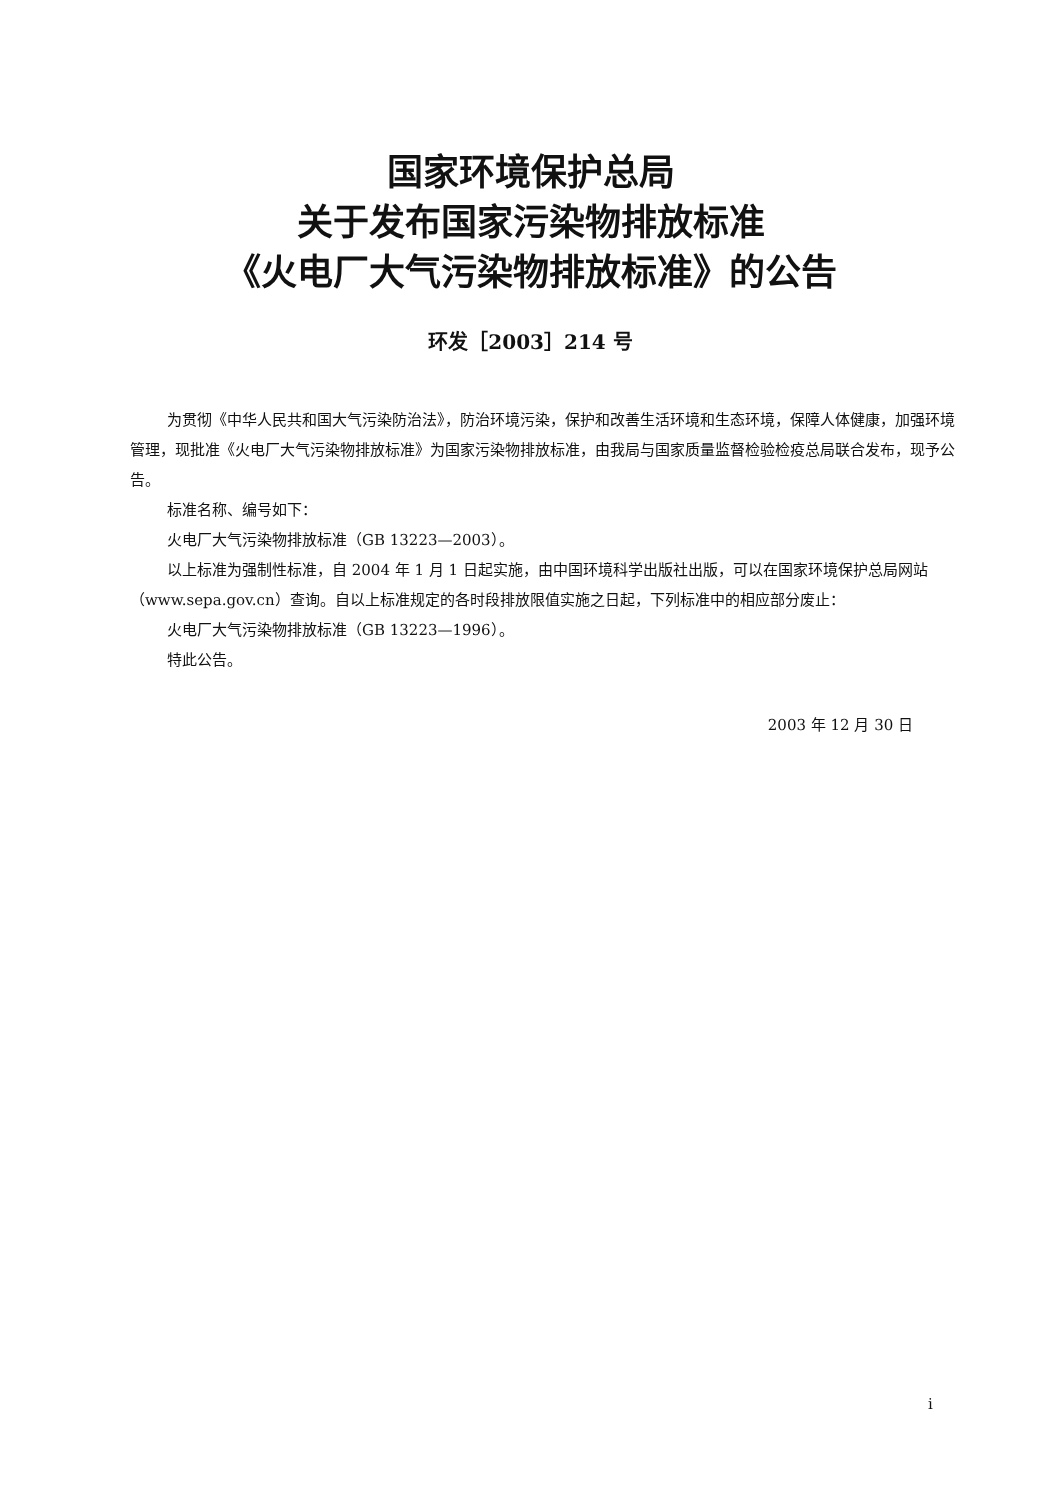国家环境保护总局
关于发布国家污染物排放标准
《火电厂大气污染物排放标准》的公告
环发［2003］214 号
为贯彻《中华人民共和国大气污染防治法》，防治环境污染，保护和改善生活环境和生态环境，保障人体健康，加强环境管理，现批准《火电厂大气污染物排放标准》为国家污染物排放标准，由我局与国家质量监督检验检疫总局联合发布，现予公告。
标准名称、编号如下：
火电厂大气污染物排放标准（GB 13223—2003）。
以上标准为强制性标准，自 2004 年 1 月 1 日起实施，由中国环境科学出版社出版，可以在国家环境保护总局网站（www.sepa.gov.cn）查询。自以上标准规定的各时段排放限值实施之日起，下列标准中的相应部分废止：
火电厂大气污染物排放标准（GB 13223—1996）。
特此公告。
2003 年 12 月 30 日
i